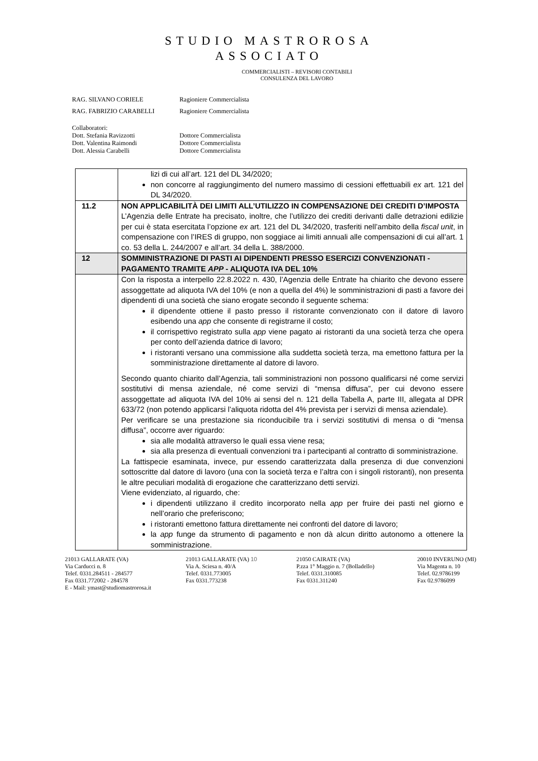STUDIO MASTROROSA
ASSOCIATO
COMMERCIALISTI – REVISORI CONTABILI
CONSULENZA DEL LAVORO
RAG. SILVANO CORIELE Ragioniere Commercialista
RAG. FABRIZIO CARABELLI Ragioniere Commercialista
Collaboratori:
Dott. Stefania Ravizzotti Dottore Commercialista
Dott. Valentina Raimondi Dottore Commercialista
Dott. Alessia Carabelli Dottore Commercialista
| | lizi di cui all’art. 121 del DL 34/2020; non concorre al raggiungimento del numero massimo di cessioni effettuabili ex art. 121 del DL 34/2020. |
| 11.2 | NON APPLICABILITÀ DEI LIMITI ALL’UTILIZZO IN COMPENSAZIONE DEI CREDITI D’IMPOSTA L’Agenzia delle Entrate ha precisato, inoltre, che l’utilizzo dei crediti derivanti dalle detrazioni edilizie per cui è stata esercitata l’opzione ex art. 121 del DL 34/2020, trasferiti nell’ambito della fiscal unit , in compensazione con l’IRES di gruppo, non soggiace ai limiti annuali alle compensazioni di cui all’art. 1 co. 53 della L. 244/2007 e all’art. 34 della L. 388/2000. |
| 12 | SOMMINISTRAZIONE DI PASTI AI DIPENDENTI PRESSO ESERCIZI CONVENZIONATI - PAGAMENTO TRAMITE APP - ALIQUOTA IVA DEL 10% |
| | Con la risposta a interpello 22.8.2022 n. 430, l’Agenzia delle Entrate ha chiarito che devono essere assoggettate ad aliquota IVA del 10% (e non a quella del 4%) le somministrazioni di pasti a favore dei dipendenti di una società che siano erogate secondo il seguente schema: il dipendente ottiene il pasto presso il ristorante convenzionato con il datore di lavoro esibendo una app che consente di registrarne il costo; il corrispettivo registrato sulla app viene pagato ai ristoranti da una società terza che opera per conto dell’azienda datrice di lavoro; i ristoranti versano una commissione alla suddetta società terza, ma emettono fattura per la somministrazione direttamente al datore di lavoro. Secondo quanto chiarito dall’Agenzia, tali somministrazioni non possono qualificarsi né come servizi sostitutivi di mensa aziendale, né come servizi di “mensa diffusa”, per cui devono essere assoggettate ad aliquota IVA del 10% ai sensi del n. 121 della Tabella A, parte III, allegata al DPR 633/72 (non potendo applicarsi l’aliquota ridotta del 4% prevista per i servizi di mensa aziendale). Per verificare se una prestazione sia riconducibile tra i servizi sostitutivi di mensa o di “mensa diffusa”, occorre aver riguardo: sia alle modalità attraverso le quali essa viene resa; sia alla presenza di eventuali convenzioni tra i partecipanti al contratto di somministrazione. La fattispecie esaminata, invece, pur essendo caratterizzata dalla presenza di due convenzioni sottoscritte dal datore di lavoro (una con la società terza e l’altra con i singoli ristoranti), non presenta le altre peculiari modalità di erogazione che caratterizzano detti servizi. Viene evidenziato, al riguardo, che: i dipendenti utilizzano il credito incorporato nella app per fruire dei pasti nel giorno e nell’orario che preferiscono; i ristoranti emettono fattura direttamente nei confronti del datore di lavoro; la app funge da strumento di pagamento e non dà alcun diritto autonomo a ottenere la somministrazione. |
21013 GALLARATE (VA)
Via Carducci n. 8
Telef. 0331.284511 - 284577
Fax 0331.772002 - 284578
E - Mail: ymast@studiomastrorosa.it
21013 GALLARATE (VA) 10
Via A. Sciesa n. 40/A
Telef. 0331.773005
Fax 0331.773238
21050 CAIRATE (VA)
P.zza 1° Maggio n. 7 (Bolladello)
Telef. 0331.310085
Fax 0331.311240
20010 INVERUNO (MI)
Via Magenta n. 10
Telef. 02.9786199
Fax 02.9786099